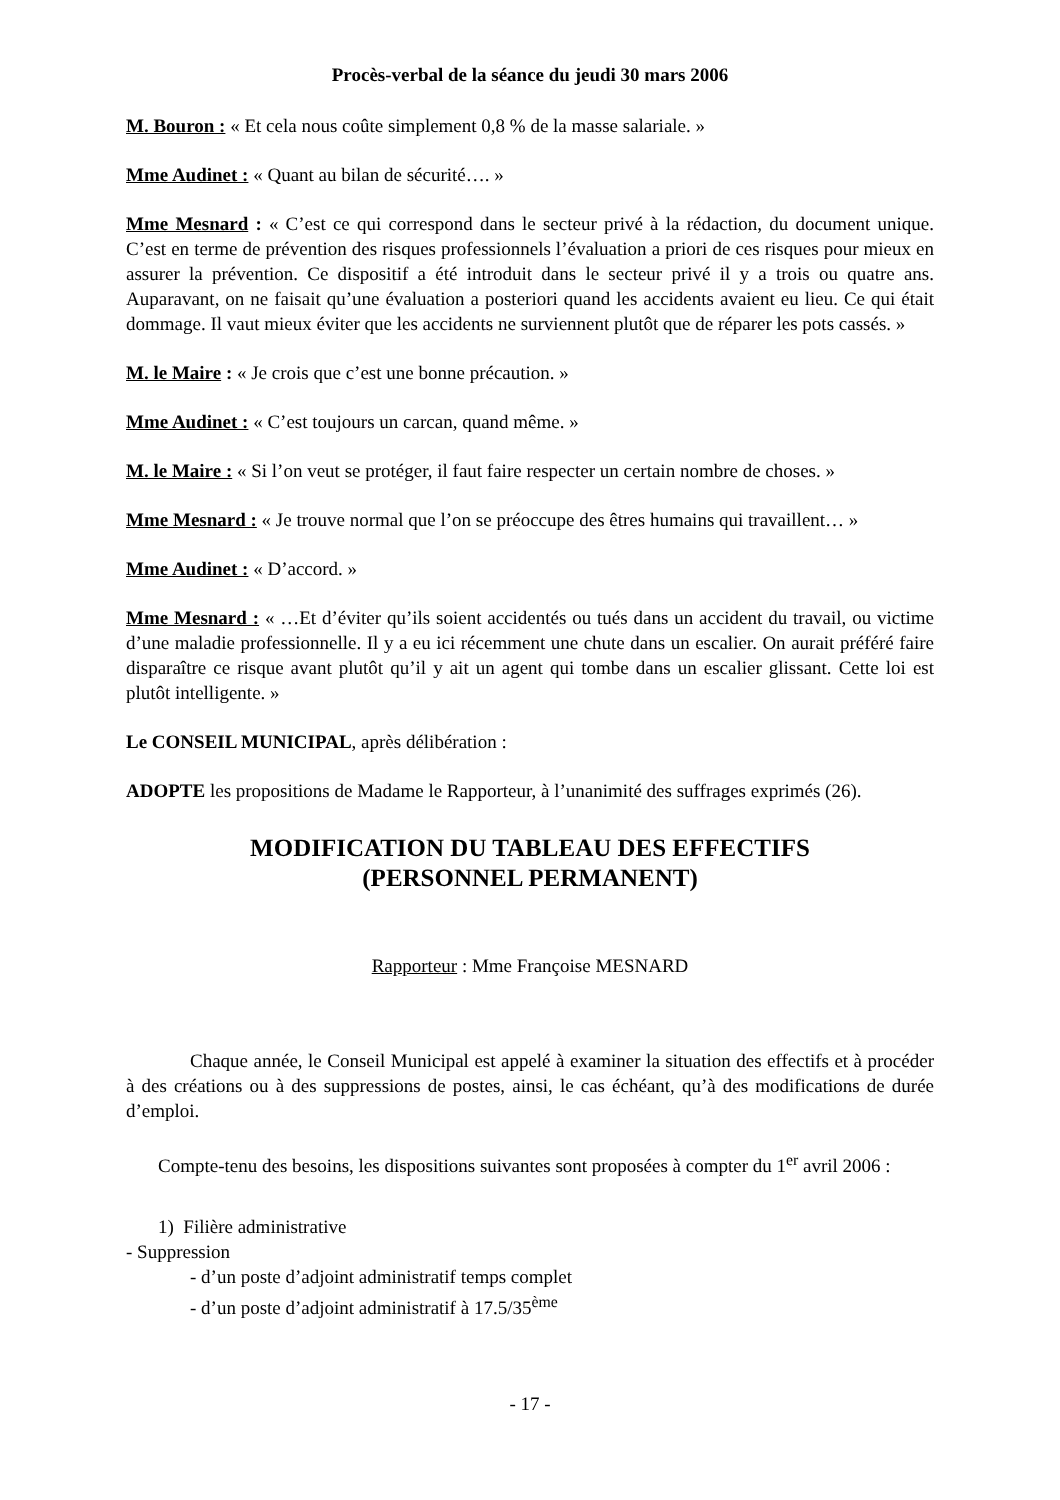Procès-verbal de la séance du jeudi 30 mars 2006
M. Bouron : « Et cela nous coûte simplement 0,8 % de la masse salariale. »
Mme Audinet : « Quant au bilan de sécurité…. »
Mme Mesnard : « C’est ce qui correspond dans le secteur privé à la rédaction, du document unique. C’est en terme de prévention des risques professionnels l’évaluation a priori de ces risques pour mieux en assurer la prévention. Ce dispositif a été introduit dans le secteur privé il y a trois ou quatre ans. Auparavant, on ne faisait qu’une évaluation a posteriori quand les accidents avaient eu lieu. Ce qui était dommage. Il vaut mieux éviter que les accidents ne surviennent plutôt que de réparer les pots cassés. »
M. le Maire : « Je crois que c’est une bonne précaution. »
Mme Audinet : « C’est toujours un carcan, quand même. »
M. le Maire : « Si l’on veut se protéger, il faut faire respecter un certain nombre de choses. »
Mme Mesnard : « Je trouve normal que l’on se préoccupe des êtres humains qui travaillent… »
Mme Audinet : « D’accord. »
Mme Mesnard : « …Et d’éviter qu’ils soient accidentés ou tués dans un accident du travail, ou victime d’une maladie professionnelle. Il y a eu ici récemment une chute dans un escalier. On aurait préféré faire disparaître ce risque avant plutôt qu’il y ait un agent qui tombe dans un escalier glissant. Cette loi est plutôt intelligente. »
Le CONSEIL MUNICIPAL, après délibération :
ADOPTE les propositions de Madame le Rapporteur, à l’unanimité des suffrages exprimés (26).
MODIFICATION DU TABLEAU DES EFFECTIFS
(PERSONNEL PERMANENT)
Rapporteur : Mme Françoise MESNARD
Chaque année, le Conseil Municipal est appelé à examiner la situation des effectifs et à procéder à des créations ou à des suppressions de postes, ainsi, le cas échéant, qu’à des modifications de durée d’emploi.
Compte-tenu des besoins, les dispositions suivantes sont proposées à compter du 1<sup>er</sup> avril 2006 :
1) Filière administrative
- Suppression
- d’un poste d’adjoint administratif temps complet
- d’un poste d’adjoint administratif à 17.5/35<sup>ème</sup>
- 17 -